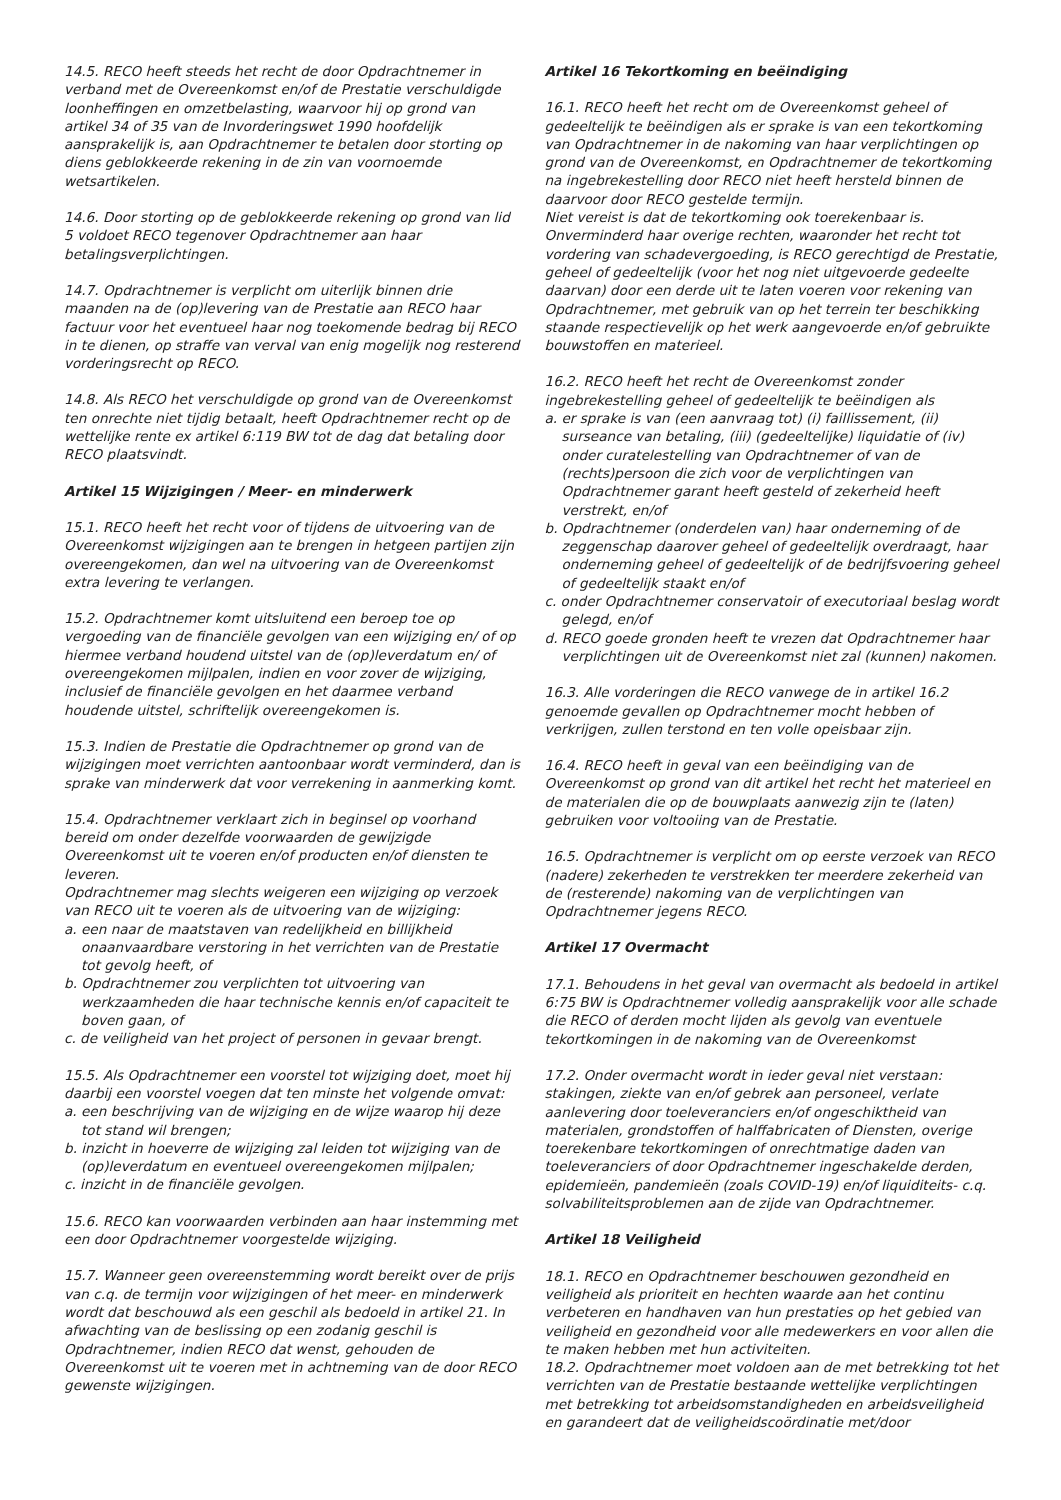14.5. RECO heeft steeds het recht de door Opdrachtnemer in verband met de Overeenkomst en/of de Prestatie verschuldigde loonheffingen en omzetbelasting, waarvoor hij op grond van artikel 34 of 35 van de Invorderingswet 1990 hoofdelijk aansprakelijk is, aan Opdrachtnemer te betalen door storting op diens geblokkeerde rekening in de zin van voornoemde wetsartikelen.
14.6. Door storting op de geblokkeerde rekening op grond van lid 5 voldoet RECO tegenover Opdrachtnemer aan haar betalingsverplichtingen.
14.7. Opdrachtnemer is verplicht om uiterlijk binnen drie maanden na de (op)levering van de Prestatie aan RECO haar factuur voor het eventueel haar nog toekomende bedrag bij RECO in te dienen, op straffe van verval van enig mogelijk nog resterend vorderingsrecht op RECO.
14.8. Als RECO het verschuldigde op grond van de Overeenkomst ten onrechte niet tijdig betaalt, heeft Opdrachtnemer recht op de wettelijke rente ex artikel 6:119 BW tot de dag dat betaling door RECO plaatsvindt.
Artikel 15 Wijzigingen / Meer- en minderwerk
15.1. RECO heeft het recht voor of tijdens de uitvoering van de Overeenkomst wijzigingen aan te brengen in hetgeen partijen zijn overeengekomen, dan wel na uitvoering van de Overeenkomst extra levering te verlangen.
15.2. Opdrachtnemer komt uitsluitend een beroep toe op vergoeding van de financiële gevolgen van een wijziging en/ of op hiermee verband houdend uitstel van de (op)leverdatum en/ of overeengekomen mijlpalen, indien en voor zover de wijziging, inclusief de financiële gevolgen en het daarmee verband houdende uitstel, schriftelijk overeengekomen is.
15.3. Indien de Prestatie die Opdrachtnemer op grond van de wijzigingen moet verrichten aantoonbaar wordt verminderd, dan is sprake van minderwerk dat voor verrekening in aanmerking komt.
15.4. Opdrachtnemer verklaart zich in beginsel op voorhand bereid om onder dezelfde voorwaarden de gewijzigde Overeenkomst uit te voeren en/of producten en/of diensten te leveren.
Opdrachtnemer mag slechts weigeren een wijziging op verzoek van RECO uit te voeren als de uitvoering van de wijziging:
a. een naar de maatstaven van redelijkheid en billijkheid onaanvaardbare verstoring in het verrichten van de Prestatie tot gevolg heeft, of
b. Opdrachtnemer zou verplichten tot uitvoering van werkzaamheden die haar technische kennis en/of capaciteit te boven gaan, of
c. de veiligheid van het project of personen in gevaar brengt.
15.5. Als Opdrachtnemer een voorstel tot wijziging doet, moet hij daarbij een voorstel voegen dat ten minste het volgende omvat:
a. een beschrijving van de wijziging en de wijze waarop hij deze tot stand wil brengen;
b. inzicht in hoeverre de wijziging zal leiden tot wijziging van de (op)leverdatum en eventueel overeengekomen mijlpalen;
c. inzicht in de financiële gevolgen.
15.6. RECO kan voorwaarden verbinden aan haar instemming met een door Opdrachtnemer voorgestelde wijziging.
15.7. Wanneer geen overeenstemming wordt bereikt over de prijs van c.q. de termijn voor wijzigingen of het meer- en minderwerk wordt dat beschouwd als een geschil als bedoeld in artikel 21. In afwachting van de beslissing op een zodanig geschil is Opdrachtnemer, indien RECO dat wenst, gehouden de Overeenkomst uit te voeren met in achtneming van de door RECO gewenste wijzigingen.
Artikel 16 Tekortkoming en beëindiging
16.1. RECO heeft het recht om de Overeenkomst geheel of gedeeltelijk te beëindigen als er sprake is van een tekortkoming van Opdrachtnemer in de nakoming van haar verplichtingen op grond van de Overeenkomst, en Opdrachtnemer de tekortkoming na ingebrekestelling door RECO niet heeft hersteld binnen de daarvoor door RECO gestelde termijn.
Niet vereist is dat de tekortkoming ook toerekenbaar is.
Onverminderd haar overige rechten, waaronder het recht tot vordering van schadevergoeding, is RECO gerechtigd de Prestatie, geheel of gedeeltelijk (voor het nog niet uitgevoerde gedeelte daarvan) door een derde uit te laten voeren voor rekening van Opdrachtnemer, met gebruik van op het terrein ter beschikking staande respectievelijk op het werk aangevoerde en/of gebruikte bouwstoffen en materieel.
16.2. RECO heeft het recht de Overeenkomst zonder ingebrekestelling geheel of gedeeltelijk te beëindigen als
a. er sprake is van (een aanvraag tot) (i) faillissement, (ii) surseance van betaling, (iii) (gedeeltelijke) liquidatie of (iv) onder curatelestelling van Opdrachtnemer of van de (rechts)persoon die zich voor de verplichtingen van Opdrachtnemer garant heeft gesteld of zekerheid heeft verstrekt, en/of
b. Opdrachtnemer (onderdelen van) haar onderneming of de zeggenschap daarover geheel of gedeeltelijk overdraagt, haar onderneming geheel of gedeeltelijk of de bedrijfsvoering geheel of gedeeltelijk staakt en/of
c. onder Opdrachtnemer conservatoir of executoriaal beslag wordt gelegd, en/of
d. RECO goede gronden heeft te vrezen dat Opdrachtnemer haar verplichtingen uit de Overeenkomst niet zal (kunnen) nakomen.
16.3. Alle vorderingen die RECO vanwege de in artikel 16.2 genoemde gevallen op Opdrachtnemer mocht hebben of verkrijgen, zullen terstond en ten volle opeisbaar zijn.
16.4. RECO heeft in geval van een beëindiging van de Overeenkomst op grond van dit artikel het recht het materieel en de materialen die op de bouwplaats aanwezig zijn te (laten) gebruiken voor voltooiing van de Prestatie.
16.5. Opdrachtnemer is verplicht om op eerste verzoek van RECO (nadere) zekerheden te verstrekken ter meerdere zekerheid van de (resterende) nakoming van de verplichtingen van Opdrachtnemer jegens RECO.
Artikel 17 Overmacht
17.1. Behoudens in het geval van overmacht als bedoeld in artikel 6:75 BW is Opdrachtnemer volledig aansprakelijk voor alle schade die RECO of derden mocht lijden als gevolg van eventuele tekortkomingen in de nakoming van de Overeenkomst
17.2. Onder overmacht wordt in ieder geval niet verstaan: stakingen, ziekte van en/of gebrek aan personeel, verlate aanlevering door toeleveranciers en/of ongeschiktheid van materialen, grondstoffen of halffabricaten of Diensten, overige toerekenbare tekortkomingen of onrechtmatige daden van toeleveranciers of door Opdrachtnemer ingeschakelde derden, epidemieën, pandemieën (zoals COVID-19) en/of liquiditeits- c.q. solvabiliteitsproblemen aan de zijde van Opdrachtnemer.
Artikel 18 Veiligheid
18.1. RECO en Opdrachtnemer beschouwen gezondheid en veiligheid als prioriteit en hechten waarde aan het continu verbeteren en handhaven van hun prestaties op het gebied van veiligheid en gezondheid voor alle medewerkers en voor allen die te maken hebben met hun activiteiten.
18.2. Opdrachtnemer moet voldoen aan de met betrekking tot het verrichten van de Prestatie bestaande wettelijke verplichtingen met betrekking tot arbeidsomstandigheden en arbeidsveiligheid en garandeert dat de veiligheidscoördinatie met/door